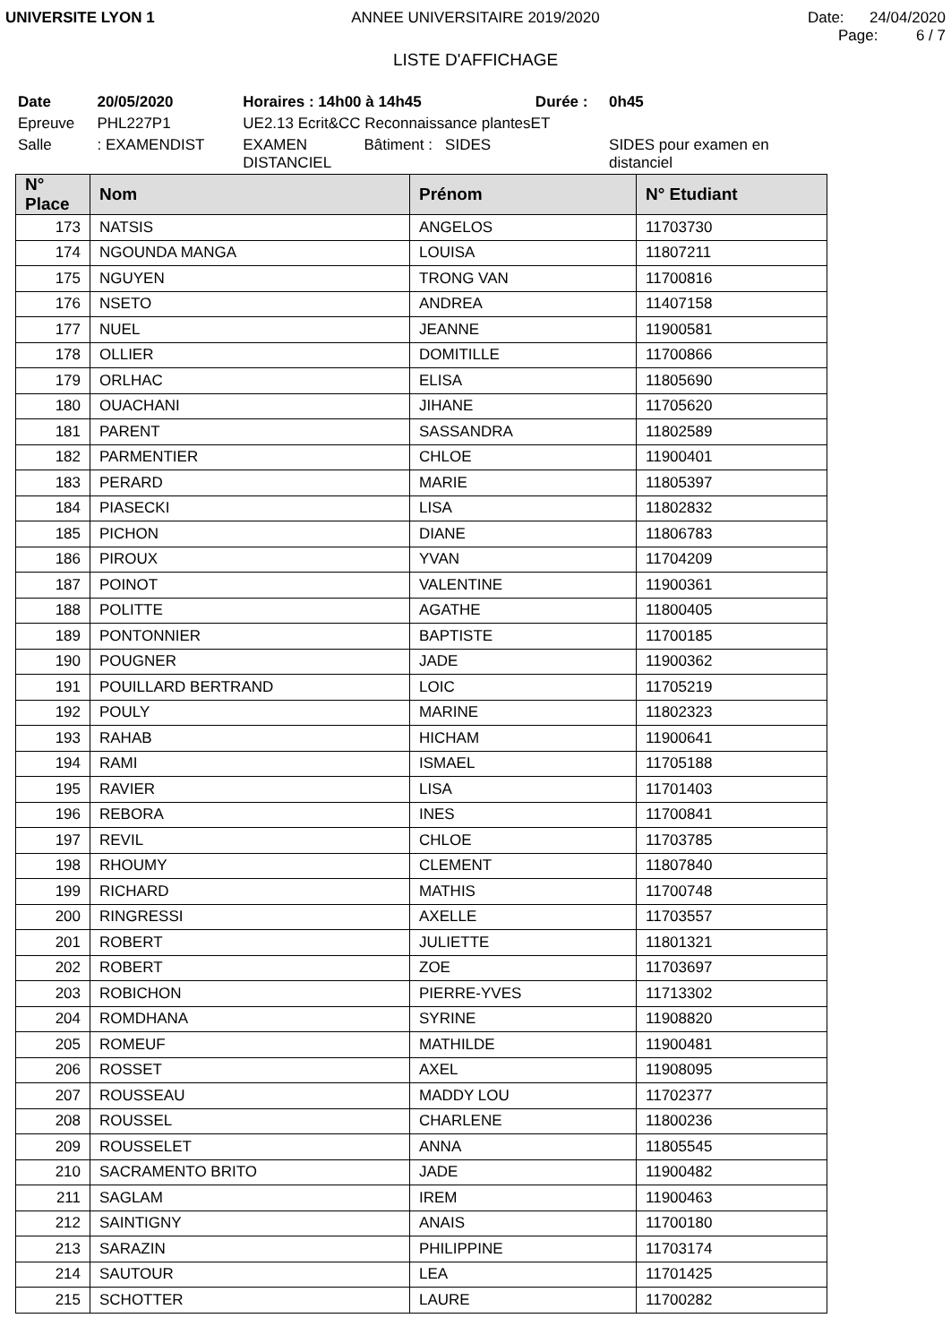UNIVERSITE LYON 1 ANNEE UNIVERSITAIRE 2019/2020 Date: 24/04/2020
Page: 6 / 7
LISTE D'AFFICHAGE
| Date | 20/05/2020 | Horaires : 14h00 à 14h45 | | Durée : | 0h45 |
| Epreuve | PHL227P1 | UE2.13 Ecrit&CC Reconnaissance plantesET | | | |
| Salle | : EXAMENDIST | EXAMEN DISTANCIEL | Bâtiment : SIDES | | SIDES pour examen en distanciel |
| N° Place | Nom | Prénom | N° Etudiant |
| --- | --- | --- | --- |
| 173 | NATSIS | ANGELOS | 11703730 |
| 174 | NGOUNDA MANGA | LOUISA | 11807211 |
| 175 | NGUYEN | TRONG VAN | 11700816 |
| 176 | NSETO | ANDREA | 11407158 |
| 177 | NUEL | JEANNE | 11900581 |
| 178 | OLLIER | DOMITILLE | 11700866 |
| 179 | ORLHAC | ELISA | 11805690 |
| 180 | OUACHANI | JIHANE | 11705620 |
| 181 | PARENT | SASSANDRA | 11802589 |
| 182 | PARMENTIER | CHLOE | 11900401 |
| 183 | PERARD | MARIE | 11805397 |
| 184 | PIASECKI | LISA | 11802832 |
| 185 | PICHON | DIANE | 11806783 |
| 186 | PIROUX | YVAN | 11704209 |
| 187 | POINOT | VALENTINE | 11900361 |
| 188 | POLITTE | AGATHE | 11800405 |
| 189 | PONTONNIER | BAPTISTE | 11700185 |
| 190 | POUGNER | JADE | 11900362 |
| 191 | POUILLARD BERTRAND | LOIC | 11705219 |
| 192 | POULY | MARINE | 11802323 |
| 193 | RAHAB | HICHAM | 11900641 |
| 194 | RAMI | ISMAEL | 11705188 |
| 195 | RAVIER | LISA | 11701403 |
| 196 | REBORA | INES | 11700841 |
| 197 | REVIL | CHLOE | 11703785 |
| 198 | RHOUMY | CLEMENT | 11807840 |
| 199 | RICHARD | MATHIS | 11700748 |
| 200 | RINGRESSI | AXELLE | 11703557 |
| 201 | ROBERT | JULIETTE | 11801321 |
| 202 | ROBERT | ZOE | 11703697 |
| 203 | ROBICHON | PIERRE-YVES | 11713302 |
| 204 | ROMDHANA | SYRINE | 11908820 |
| 205 | ROMEUF | MATHILDE | 11900481 |
| 206 | ROSSET | AXEL | 11908095 |
| 207 | ROUSSEAU | MADDY LOU | 11702377 |
| 208 | ROUSSEL | CHARLENE | 11800236 |
| 209 | ROUSSELET | ANNA | 11805545 |
| 210 | SACRAMENTO BRITO | JADE | 11900482 |
| 211 | SAGLAM | IREM | 11900463 |
| 212 | SAINTIGNY | ANAIS | 11700180 |
| 213 | SARAZIN | PHILIPPINE | 11703174 |
| 214 | SAUTOUR | LEA | 11701425 |
| 215 | SCHOTTER | LAURE | 11700282 |